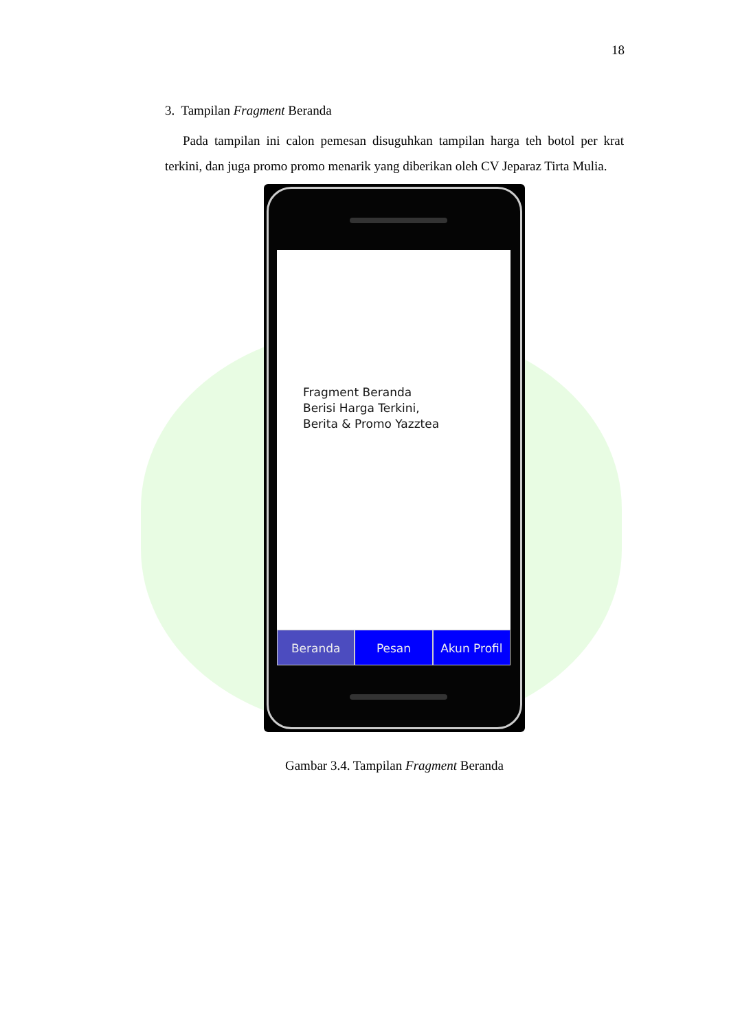18
3. Tampilan Fragment Beranda
Pada tampilan ini calon pemesan disuguhkan tampilan harga teh botol per krat terkini, dan juga promo promo menarik yang diberikan oleh CV Jeparaz Tirta Mulia.
Fragment Beranda
Berisi Harga Terkini,
Berita & Promo Yazztea
Beranda Pesan Akun Profil
Gambar 3.4. Tampilan Fragment Beranda